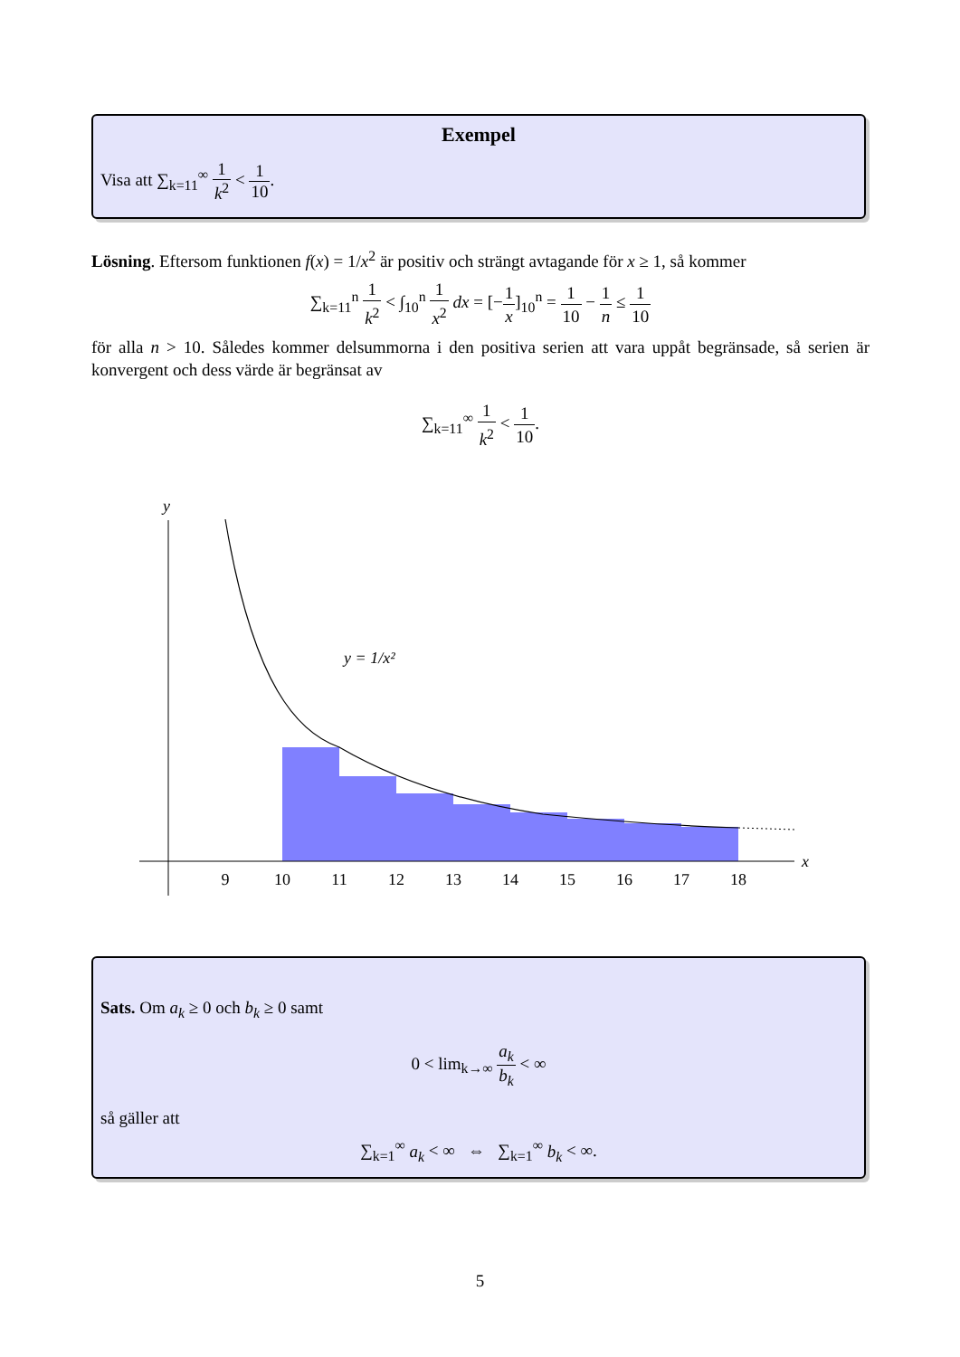Exempel
Visa att ∑<sub>k=11</sub><sup>∞</sup> 1 k<sup>2</sup> < 1 10.
Lösning. Eftersom funktionen f(x) = 1/x<sup>2</sup> är positiv och strängt avtagande för x ≥ 1, så kommer
∑<sub>k=11</sub><sup>n</sup> 1 k<sup>2</sup> < ∫<sub>10</sub><sup>n</sup> 1 x<sup>2</sup> dx = [−1 x]<sub>10</sub><sup>n</sup> = 1 10 − 1 n ≤ 1 10
för alla n > 10. Således kommer delsummorna i den positiva serien att vara uppåt begränsade, så serien är konvergent och dess värde är begränsat av
∑<sub>k=11</sub><sup>∞</sup> 1 k<sup>2</sup> < 1 10.
y
x
y = 1/x²
9
10
11
12
13
14
15
16
17
18
Sats. Om a<sub>k</sub> ≥ 0 och b<sub>k</sub> ≥ 0 samt
0 < lim<sub>k→∞</sub> a<sub>k</sub> b<sub>k</sub> < ∞
så gäller att
∑<sub>k=1</sub><sup>∞</sup> a<sub>k</sub> < ∞ ⇔ ∑<sub>k=1</sub><sup>∞</sup> b<sub>k</sub> < ∞.
5